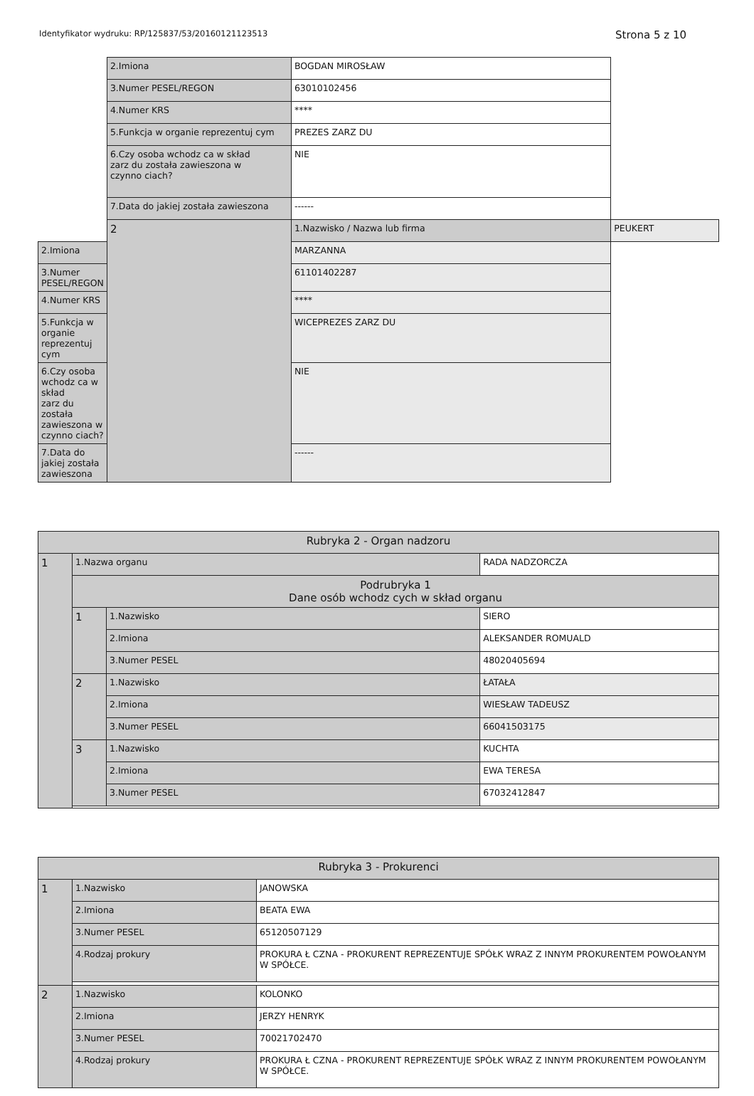Identyfikator wydruku: RP/125837/53/20160121123513 Strona 5 z 10
| | 2.Imiona | BOGDAN MIROSŁAW | |
| | 3.Numer PESEL/REGON | 63010102456 | |
| | 4.Numer KRS | **** | |
| | 5.Funkcja w organie reprezentuj cym | PREZES ZARZ DU | |
| | 6.Czy osoba wchodz ca w skład zarz du została zawieszona w czynno ciach? | NIE | |
| | 7.Data do jakiej została zawieszona | ------ | |
| | 2 | 1.Nazwisko / Nazwa lub firma | PEUKERT |
| 2.Imiona | | MARZANNA | |
| 3.Numer PESEL/REGON | | 61101402287 | |
| 4.Numer KRS | | **** | |
| 5.Funkcja w organie reprezentuj cym | | WICEPREZES ZARZ DU | |
| 6.Czy osoba wchodz ca w skład zarz du została zawieszona w czynno ciach? | | NIE | |
| 7.Data do jakiej została zawieszona | | ------ | |
| Rubryka 2 - Organ nadzoru | | | |
| --- | --- | --- | --- |
| 1 | 1.Nazwa organu | | RADA NADZORCZA |
| | Podrubryka 1 Dane osób wchodz cych w skład organu | | |
| | 1 | 1.Nazwisko | SIERO |
| | | 2.Imiona | ALEKSANDER ROMUALD |
| | | 3.Numer PESEL | 48020405694 |
| | 2 | 1.Nazwisko | ŁATAŁA |
| | | 2.Imiona | WIESŁAW TADEUSZ |
| | | 3.Numer PESEL | 66041503175 |
| | 3 | 1.Nazwisko | KUCHTA |
| | | 2.Imiona | EWA TERESA |
| | | 3.Numer PESEL | 67032412847 |
| Rubryka 3 - Prokurenci | | |
| --- | --- | --- |
| 1 | 1.Nazwisko | JANOWSKA |
| | 2.Imiona | BEATA EWA |
| | 3.Numer PESEL | 65120507129 |
| | 4.Rodzaj prokury | PROKURA Ł CZNA - PROKURENT REPREZENTUJE SPÓŁK WRAZ Z INNYM PROKURENTEM POWOŁANYM W SPÓŁCE. |
| 2 | 1.Nazwisko | KOLONKO |
| | 2.Imiona | JERZY HENRYK |
| | 3.Numer PESEL | 70021702470 |
| | 4.Rodzaj prokury | PROKURA Ł CZNA - PROKURENT REPREZENTUJE SPÓŁK WRAZ Z INNYM PROKURENTEM POWOŁANYM W SPÓŁCE. |